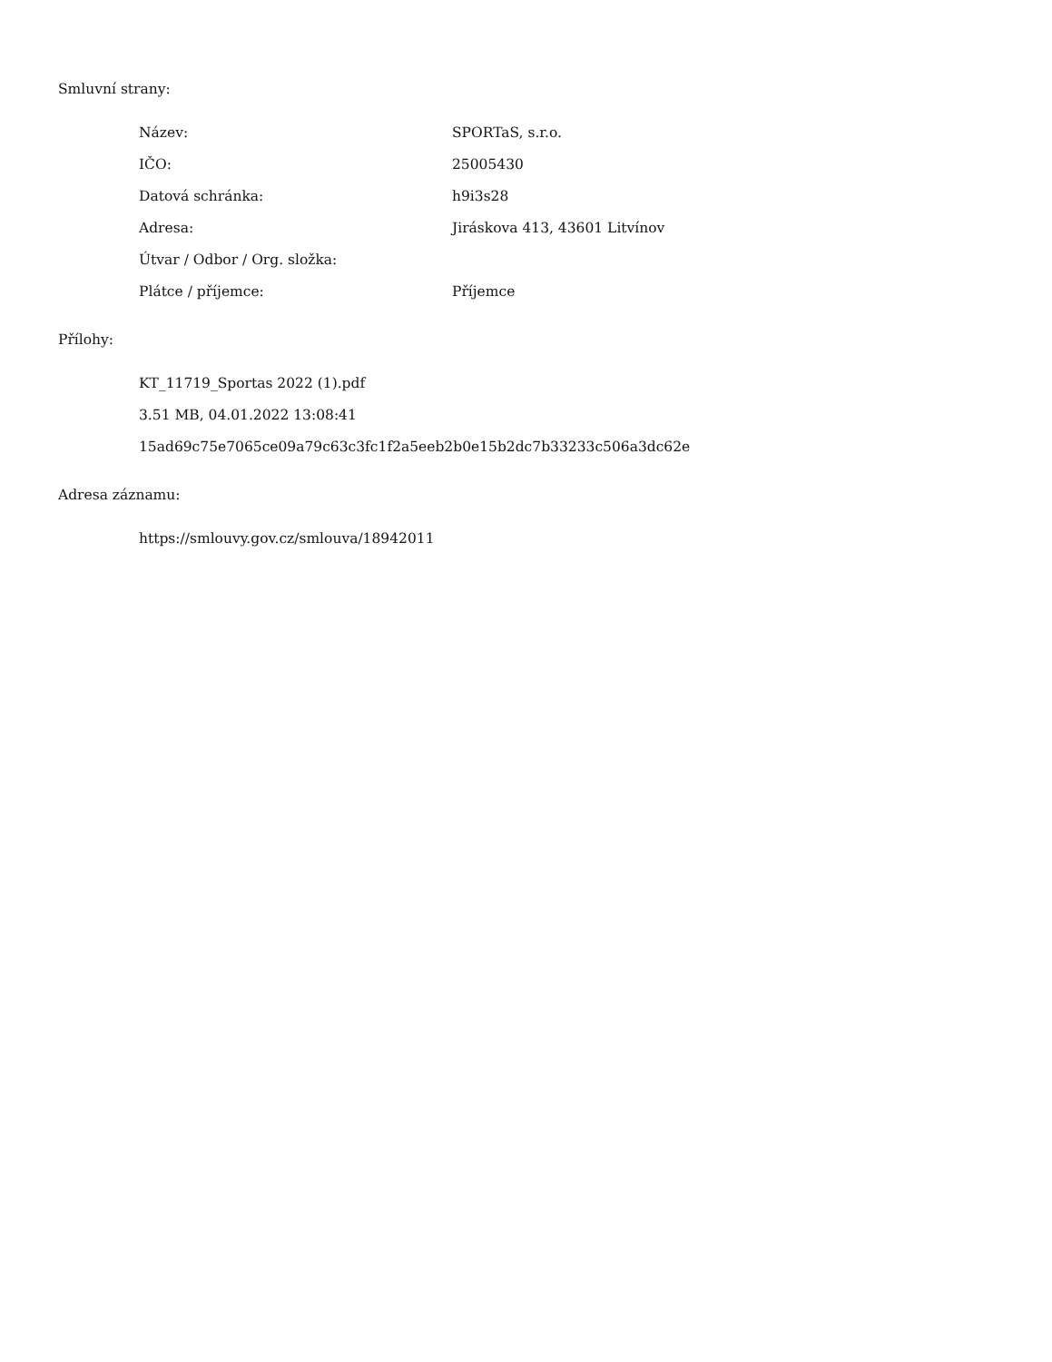Smluvní strany:
| Název: | SPORTaS, s.r.o. |
| IČO: | 25005430 |
| Datová schránka: | h9i3s28 |
| Adresa: | Jiráskova 413, 43601 Litvínov |
| Útvar / Odbor / Org. složka: | |
| Plátce / příjemce: | Příjemce |
Přílohy:
KT_11719_Sportas 2022 (1).pdf
3.51 MB, 04.01.2022 13:08:41
15ad69c75e7065ce09a79c63c3fc1f2a5eeb2b0e15b2dc7b33233c506a3dc62e
Adresa záznamu:
https://smlouvy.gov.cz/smlouva/18942011